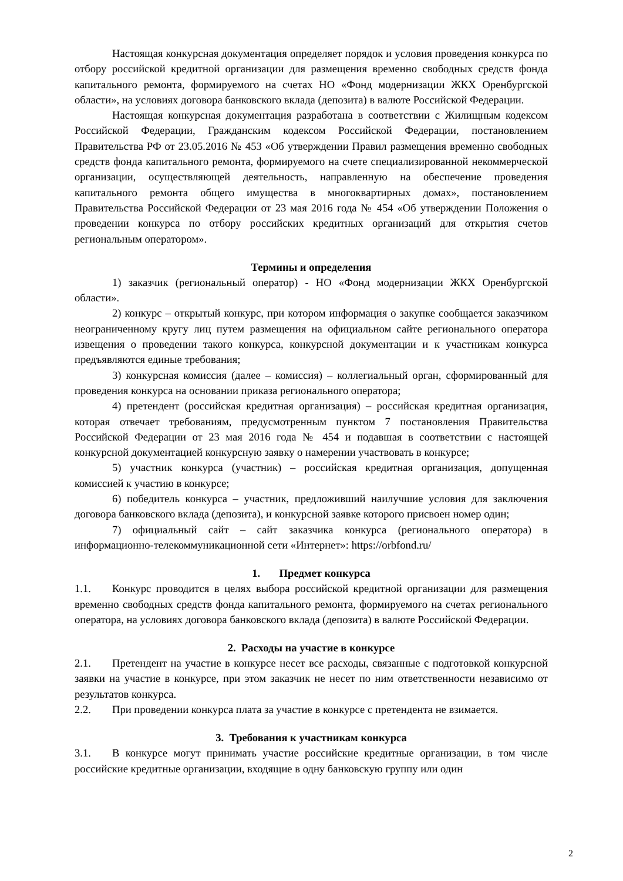Настоящая конкурсная документация определяет порядок и условия проведения конкурса по отбору российской кредитной организации для размещения временно свободных средств фонда капитального ремонта, формируемого на счетах НО «Фонд модернизации ЖКХ Оренбургской области», на условиях договора банковского вклада (депозита) в валюте Российской Федерации.
Настоящая конкурсная документация разработана в соответствии с Жилищным кодексом Российской Федерации, Гражданским кодексом Российской Федерации, постановлением Правительства РФ от 23.05.2016 № 453 «Об утверждении Правил размещения временно свободных средств фонда капитального ремонта, формируемого на счете специализированной некоммерческой организации, осуществляющей деятельность, направленную на обеспечение проведения капитального ремонта общего имущества в многоквартирных домах», постановлением Правительства Российской Федерации от 23 мая 2016 года № 454 «Об утверждении Положения о проведении конкурса по отбору российских кредитных организаций для открытия счетов региональным оператором».
Термины и определения
1) заказчик (региональный оператор) - НО «Фонд модернизации ЖКХ Оренбургской области».
2) конкурс – открытый конкурс, при котором информация о закупке сообщается заказчиком неограниченному кругу лиц путем размещения на официальном сайте регионального оператора извещения о проведении такого конкурса, конкурсной документации и к участникам конкурса предъявляются единые требования;
3) конкурсная комиссия (далее – комиссия) – коллегиальный орган, сформированный для проведения конкурса на основании приказа регионального оператора;
4) претендент (российская кредитная организация) – российская кредитная организация, которая отвечает требованиям, предусмотренным пунктом 7 постановления Правительства Российской Федерации от 23 мая 2016 года № 454 и подавшая в соответствии с настоящей конкурсной документацией конкурсную заявку о намерении участвовать в конкурсе;
5) участник конкурса (участник) – российская кредитная организация, допущенная комиссией к участию в конкурсе;
6) победитель конкурса – участник, предложивший наилучшие условия для заключения договора банковского вклада (депозита), и конкурсной заявке которого присвоен номер один;
7) официальный сайт – сайт заказчика конкурса (регионального оператора) в информационно-телекоммуникационной сети «Интернет»: https://orbfond.ru/
1. Предмет конкурса
1.1. Конкурс проводится в целях выбора российской кредитной организации для размещения временно свободных средств фонда капитального ремонта, формируемого на счетах регионального оператора, на условиях договора банковского вклада (депозита) в валюте Российской Федерации.
2. Расходы на участие в конкурсе
2.1. Претендент на участие в конкурсе несет все расходы, связанные с подготовкой конкурсной заявки на участие в конкурсе, при этом заказчик не несет по ним ответственности независимо от результатов конкурса.
2.2. При проведении конкурса плата за участие в конкурсе с претендента не взимается.
3. Требования к участникам конкурса
3.1. В конкурсе могут принимать участие российские кредитные организации, в том числе российские кредитные организации, входящие в одну банковскую группу или один
2